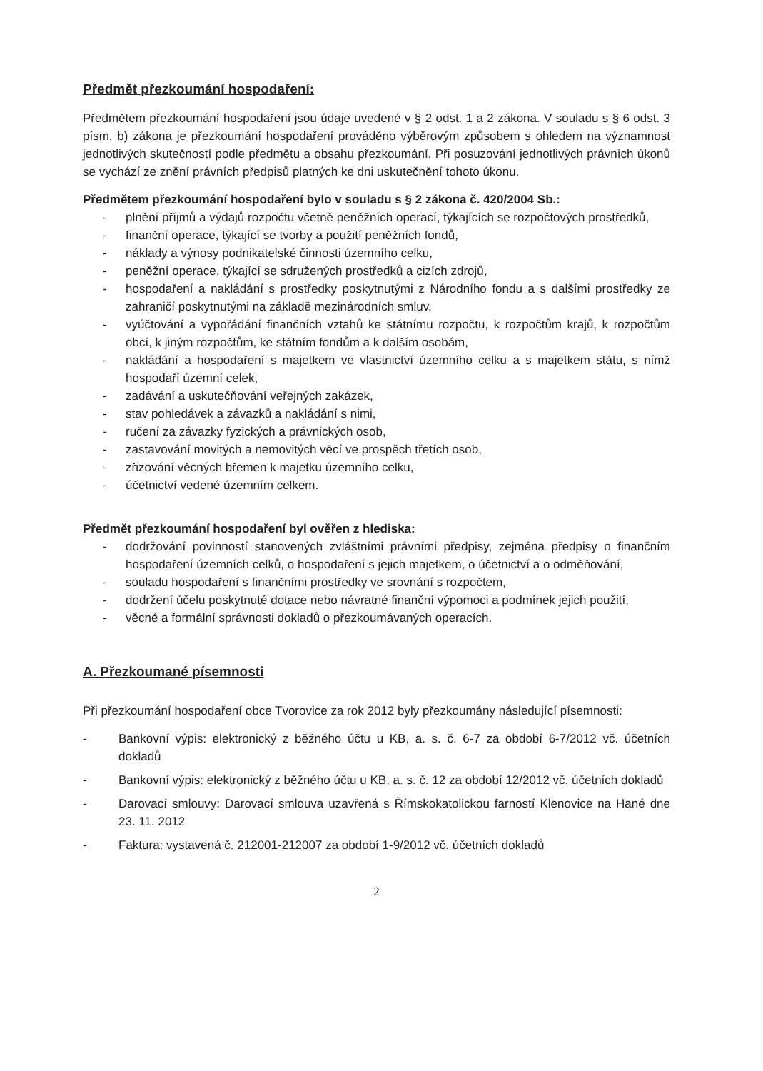Předmět přezkoumání hospodaření:
Předmětem přezkoumání hospodaření jsou údaje uvedené v § 2 odst. 1 a 2 zákona. V souladu s § 6 odst. 3 písm. b) zákona je přezkoumání hospodaření prováděno výběrovým způsobem s ohledem na významnost jednotlivých skutečností podle předmětu a obsahu přezkoumání. Při posuzování jednotlivých právních úkonů se vychází ze znění právních předpisů platných ke dni uskutečnění tohoto úkonu.
Předmětem přezkoumání hospodaření bylo v souladu s § 2 zákona č. 420/2004 Sb.:
- plnění příjmů a výdajů rozpočtu včetně peněžních operací, týkajících se rozpočtových prostředků,
- finanční operace, týkající se tvorby a použití peněžních fondů,
- náklady a výnosy podnikatelské činnosti územního celku,
- peněžní operace, týkající se sdružených prostředků a cizích zdrojů,
- hospodaření a nakládání s prostředky poskytnutými z Národního fondu a s dalšími prostředky ze zahraničí poskytnutými na základě mezinárodních smluv,
- vyúčtování a vypořádání finančních vztahů ke státnímu rozpočtu, k rozpočtům krajů, k rozpočtům obcí, k jiným rozpočtům, ke státním fondům a k dalším osobám,
- nakládání a hospodaření s majetkem ve vlastnictví územního celku a s majetkem státu, s nímž hospodaří územní celek,
- zadávání a uskutečňování veřejných zakázek,
- stav pohledávek a závazků a nakládání s nimi,
- ručení za závazky fyzických a právnických osob,
- zastavování movitých a nemovitých věcí ve prospěch třetích osob,
- zřizování věcných břemen k majetku územního celku,
- účetnictví vedené územním celkem.
Předmět přezkoumání hospodaření byl ověřen z hlediska:
- dodržování povinností stanovených zvláštními právními předpisy, zejména předpisy o finančním hospodaření územních celků, o hospodaření s jejich majetkem, o účetnictví a o odměňování,
- souladu hospodaření s finančními prostředky ve srovnání s rozpočtem,
- dodržení účelu poskytnuté dotace nebo návratné finanční výpomoci a podmínek jejich použití,
- věcné a formální správnosti dokladů o přezkoumávaných operacích.
A. Přezkoumané písemnosti
Při přezkoumání hospodaření obce Tvorovice za rok 2012 byly přezkoumány následující písemnosti:
- Bankovní výpis: elektronický z běžného účtu u KB, a. s. č. 6-7 za období 6-7/2012 vč. účetních dokladů
- Bankovní výpis: elektronický z běžného účtu u KB, a. s. č. 12 za období 12/2012 vč. účetních dokladů
- Darovací smlouvy: Darovací smlouva uzavřená s Římskokatolickou farností Klenovice na Hané dne 23. 11. 2012
- Faktura: vystavená č. 212001-212007 za období 1-9/2012 vč. účetních dokladů
2